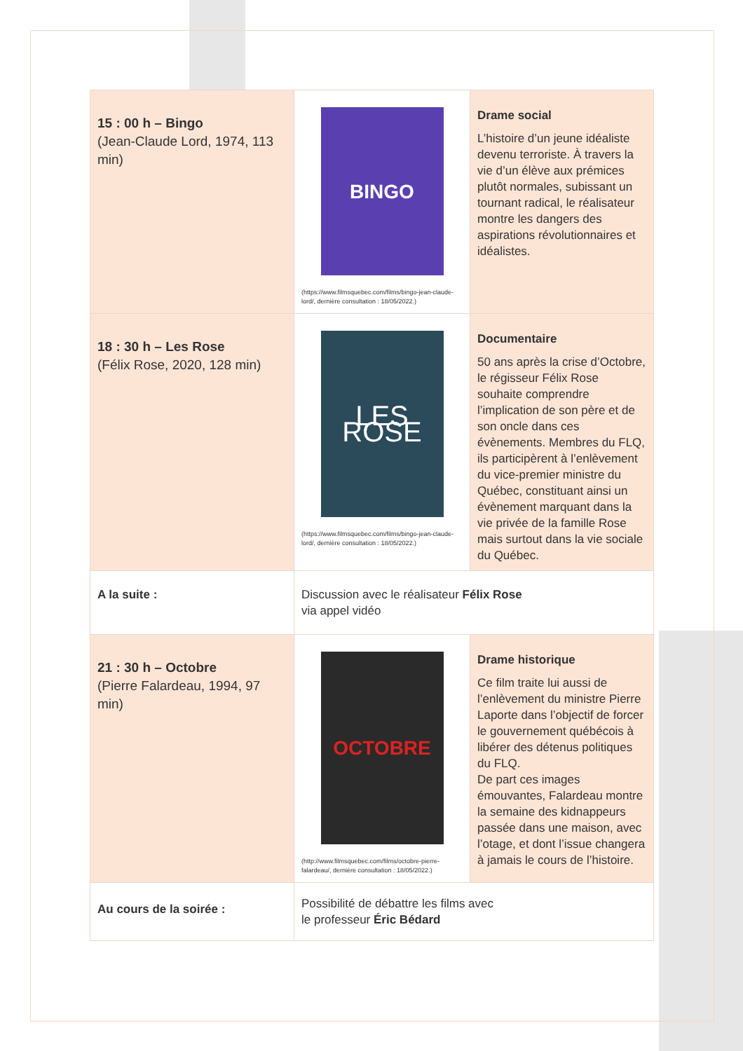| 15 : 00 h – Bingo (Jean-Claude Lord, 1974, 113 min) | BINGO (https://www.filmsquebec.com/films/bingo-jean-claude-lord/, dernière consultation : 18/05/2022.) | Drame social L’histoire d’un jeune idéaliste devenu terroriste. À travers la vie d’un élève aux prémices plutôt normales, subissant un tournant radical, le réalisateur montre les dangers des aspirations révolutionnaires et idéalistes. |
| 18 : 30 h – Les Rose (Félix Rose, 2020, 128 min) | LES ROSE (https://www.filmsquebec.com/films/bingo-jean-claude-lord/, dernière consultation : 18/05/2022.) | Documentaire 50 ans après la crise d’Octobre, le régisseur Félix Rose souhaite comprendre l’implication de son père et de son oncle dans ces évènements. Membres du FLQ, ils participèrent à l’enlèvement du vice-premier ministre du Québec, constituant ainsi un évènement marquant dans la vie privée de la famille Rose mais surtout dans la vie sociale du Québec. |
| A la suite : | Discussion avec le réalisateur Félix Rose via appel vidéo | |
| 21 : 30 h – Octobre (Pierre Falardeau, 1994, 97 min) | OCTOBRE (http://www.filmsquebec.com/films/octobre-pierre-falardeau/, dernière consultation : 18/05/2022.) | Drame historique Ce film traite lui aussi de l’enlèvement du ministre Pierre Laporte dans l’objectif de forcer le gouvernement québécois à libérer des détenus politiques du FLQ. De part ces images émouvantes, Falardeau montre la semaine des kidnappeurs passée dans une maison, avec l’otage, et dont l’issue changera à jamais le cours de l’histoire. |
| Au cours de la soirée : | Possibilité de débattre les films avec le professeur Éric Bédard | |